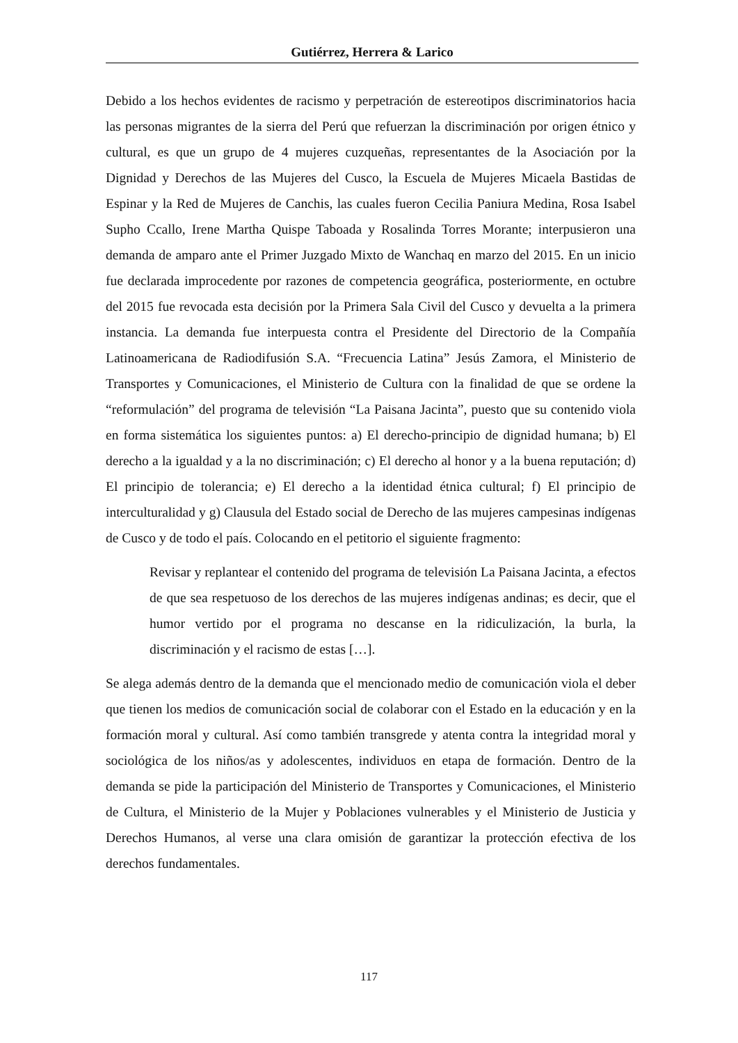Gutiérrez, Herrera & Larico
Debido a los hechos evidentes de racismo y perpetración de estereotipos discriminatorios hacia las personas migrantes de la sierra del Perú que refuerzan la discriminación por origen étnico y cultural, es que un grupo de 4 mujeres cuzqueñas, representantes de la Asociación por la Dignidad y Derechos de las Mujeres del Cusco, la Escuela de Mujeres Micaela Bastidas de Espinar y la Red de Mujeres de Canchis, las cuales fueron Cecilia Paniura Medina, Rosa Isabel Supho Ccallo, Irene Martha Quispe Taboada y Rosalinda Torres Morante; interpusieron una demanda de amparo ante el Primer Juzgado Mixto de Wanchaq en marzo del 2015. En un inicio fue declarada improcedente por razones de competencia geográfica, posteriormente, en octubre del 2015 fue revocada esta decisión por la Primera Sala Civil del Cusco y devuelta a la primera instancia. La demanda fue interpuesta contra el Presidente del Directorio de la Compañía Latinoamericana de Radiodifusión S.A. “Frecuencia Latina” Jesús Zamora, el Ministerio de Transportes y Comunicaciones, el Ministerio de Cultura con la finalidad de que se ordene la “reformulación” del programa de televisión “La Paisana Jacinta”, puesto que su contenido viola en forma sistemática los siguientes puntos: a) El derecho-principio de dignidad humana; b) El derecho a la igualdad y a la no discriminación; c) El derecho al honor y a la buena reputación; d) El principio de tolerancia; e) El derecho a la identidad étnica cultural; f) El principio de interculturalidad y g) Clausula del Estado social de Derecho de las mujeres campesinas indígenas de Cusco y de todo el país. Colocando en el petitorio el siguiente fragmento:
Revisar y replantear el contenido del programa de televisión La Paisana Jacinta, a efectos de que sea respetuoso de los derechos de las mujeres indígenas andinas; es decir, que el humor vertido por el programa no descanse en la ridiculización, la burla, la discriminación y el racismo de estas […].
Se alega además dentro de la demanda que el mencionado medio de comunicación viola el deber que tienen los medios de comunicación social de colaborar con el Estado en la educación y en la formación moral y cultural. Así como también transgrede y atenta contra la integridad moral y sociológica de los niños/as y adolescentes, individuos en etapa de formación. Dentro de la demanda se pide la participación del Ministerio de Transportes y Comunicaciones, el Ministerio de Cultura, el Ministerio de la Mujer y Poblaciones vulnerables y el Ministerio de Justicia y Derechos Humanos, al verse una clara omisión de garantizar la protección efectiva de los derechos fundamentales.
117